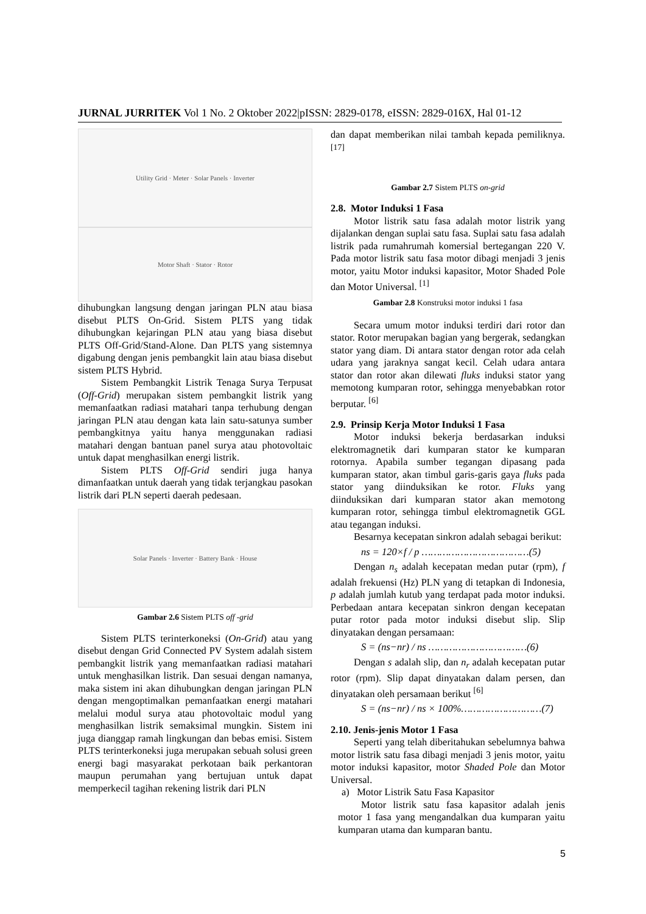JURNAL JURRITEK Vol 1 No. 2 Oktober 2022|pISSN: 2829-0178, eISSN: 2829-016X, Hal 01-12
Utility Grid · Meter · Solar Panels · Inverter
Motor Shaft · Stator · Rotor
dihubungkan langsung dengan jaringan PLN atau biasa disebut PLTS On-Grid. Sistem PLTS yang tidak dihubungkan kejaringan PLN atau yang biasa disebut PLTS Off-Grid/Stand-Alone. Dan PLTS yang sistemnya digabung dengan jenis pembangkit lain atau biasa disebut sistem PLTS Hybrid.
Sistem Pembangkit Listrik Tenaga Surya Terpusat (Off-Grid) merupakan sistem pembangkit listrik yang memanfaatkan radiasi matahari tanpa terhubung dengan jaringan PLN atau dengan kata lain satu-satunya sumber pembangkitnya yaitu hanya menggunakan radiasi matahari dengan bantuan panel surya atau photovoltaic untuk dapat menghasilkan energi listrik.
Sistem PLTS Off-Grid sendiri juga hanya dimanfaatkan untuk daerah yang tidak terjangkau pasokan listrik dari PLN seperti daerah pedesaan.
Solar Panels · Inverter · Battery Bank · House
Gambar 2.6 Sistem PLTS off -grid
Sistem PLTS terinterkoneksi (On-Grid) atau yang disebut dengan Grid Connected PV System adalah sistem pembangkit listrik yang memanfaatkan radiasi matahari untuk menghasilkan listrik. Dan sesuai dengan namanya, maka sistem ini akan dihubungkan dengan jaringan PLN dengan mengoptimalkan pemanfaatkan energi matahari melalui modul surya atau photovoltaic modul yang menghasilkan listrik semaksimal mungkin. Sistem ini juga dianggap ramah lingkungan dan bebas emisi. Sistem PLTS terinterkoneksi juga merupakan sebuah solusi green energi bagi masyarakat perkotaan baik perkantoran maupun perumahan yang bertujuan untuk dapat memperkecil tagihan rekening listrik dari PLN
dan dapat memberikan nilai tambah kepada pemiliknya. <sup>[17]</sup>
Gambar 2.7 Sistem PLTS on-grid
2.8. Motor Induksi 1 Fasa
Motor listrik satu fasa adalah motor listrik yang dijalankan dengan suplai satu fasa. Suplai satu fasa adalah listrik pada rumahrumah komersial bertegangan 220 V. Pada motor listrik satu fasa motor dibagi menjadi 3 jenis motor, yaitu Motor induksi kapasitor, Motor Shaded Pole dan Motor Universal. <sup>[1]</sup>
Gambar 2.8 Konstruksi motor induksi 1 fasa
Secara umum motor induksi terdiri dari rotor dan stator. Rotor merupakan bagian yang bergerak, sedangkan stator yang diam. Di antara stator dengan rotor ada celah udara yang jaraknya sangat kecil. Celah udara antara stator dan rotor akan dilewati fluks induksi stator yang memotong kumparan rotor, sehingga menyebabkan rotor berputar. <sup>[6]</sup>
2.9. Prinsip Kerja Motor Induksi 1 Fasa
Motor induksi bekerja berdasarkan induksi elektromagnetik dari kumparan stator ke kumparan rotornya. Apabila sumber tegangan dipasang pada kumparan stator, akan timbul garis-garis gaya fluks pada stator yang diinduksikan ke rotor. Fluks yang diinduksikan dari kumparan stator akan memotong kumparan rotor, sehingga timbul elektromagnetik GGL atau tegangan induksi.
Besarnya kecepatan sinkron adalah sebagai berikut:
ns = 120×f / p ………………………………(5)
Dengan n<sub>s</sub> adalah kecepatan medan putar (rpm), f adalah frekuensi (Hz) PLN yang di tetapkan di Indonesia, p adalah jumlah kutub yang terdapat pada motor induksi. Perbedaan antara kecepatan sinkron dengan kecepatan putar rotor pada motor induksi disebut slip. Slip dinyatakan dengan persamaan:
S = (ns−nr) / ns ……………………………(6)
Dengan s adalah slip, dan n<sub>r</sub> adalah kecepatan putar rotor (rpm). Slip dapat dinyatakan dalam persen, dan dinyatakan oleh persamaan berikut <sup>[6]</sup>
S = (ns−nr) / ns × 100%………………………(7)
2.10. Jenis-jenis Motor 1 Fasa
Seperti yang telah diberitahukan sebelumnya bahwa motor listrik satu fasa dibagi menjadi 3 jenis motor, yaitu motor induksi kapasitor, motor Shaded Pole dan Motor Universal.
a) Motor Listrik Satu Fasa Kapasitor
Motor listrik satu fasa kapasitor adalah jenis motor 1 fasa yang mengandalkan dua kumparan yaitu kumparan utama dan kumparan bantu.
5